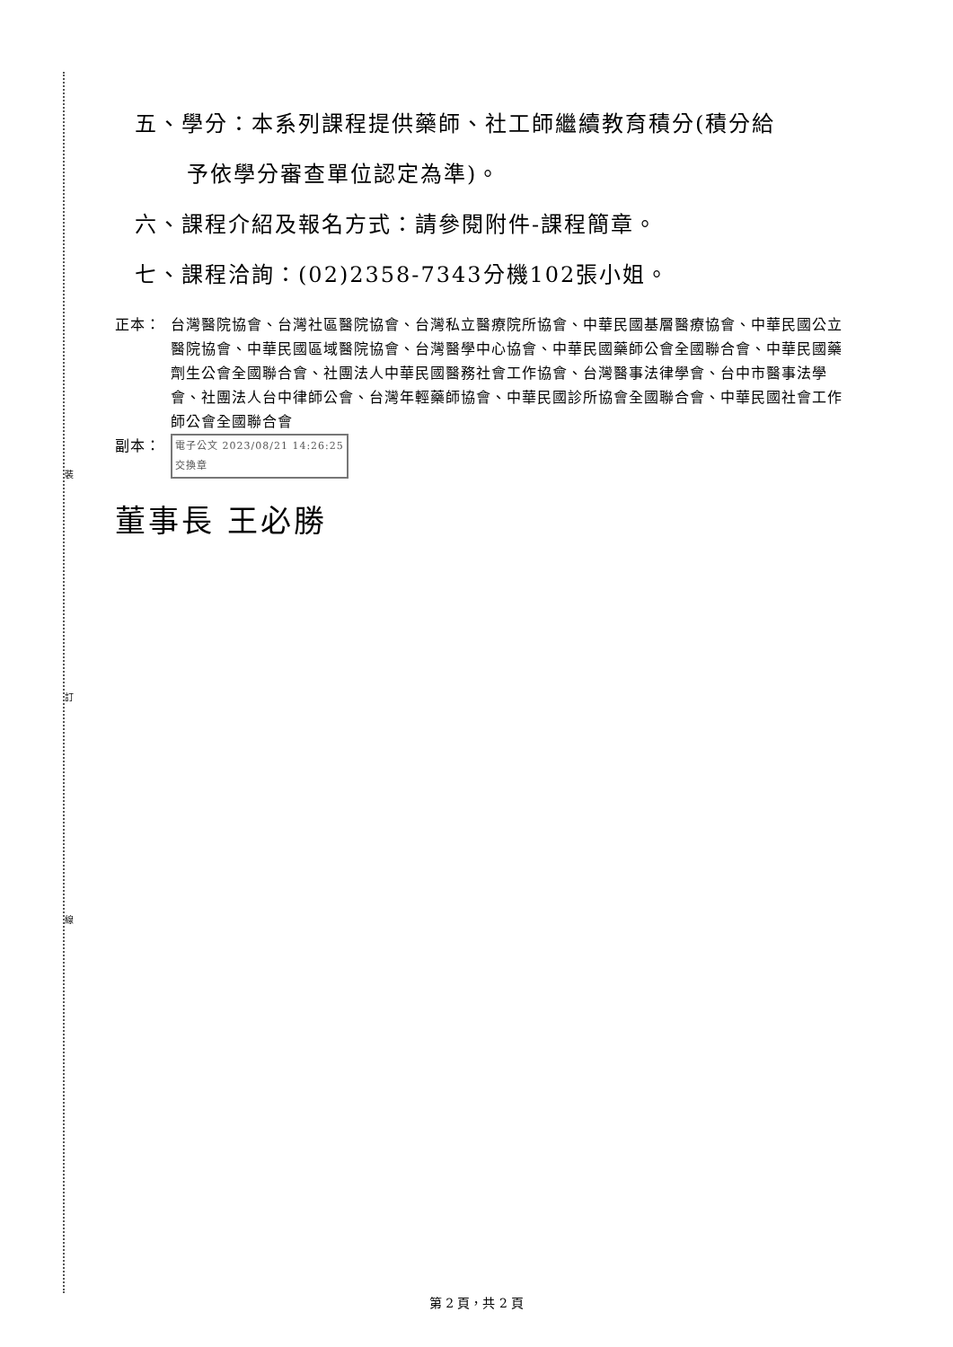裝
訂
線
五、學分：本系列課程提供藥師、社工師繼續教育積分(積分給
予依學分審查單位認定為準)。
六、課程介紹及報名方式：請參閱附件-課程簡章。
七、課程洽詢：(02)2358-7343分機102張小姐。
正本： 台灣醫院協會、台灣社區醫院協會、台灣私立醫療院所協會、中華民國基層醫療協會、中華民國公立醫院協會、中華民國區域醫院協會、台灣醫學中心協會、中華民國藥師公會全國聯合會、中華民國藥劑生公會全國聯合會、社團法人中華民國醫務社會工作協會、台灣醫事法律學會、台中市醫事法學會、社團法人台中律師公會、台灣年輕藥師協會、中華民國診所協會全國聯合會、中華民國社會工作師公會全國聯合會
副本：
電子公文 2023/08/21 14:26:25
交換章
董事長 王必勝
第 2 頁，共 2 頁